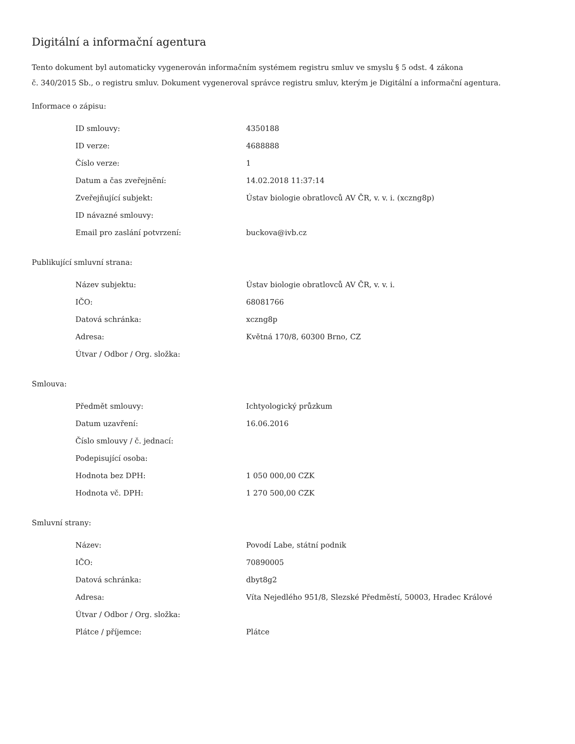Digitální a informační agentura
Tento dokument byl automaticky vygenerován informačním systémem registru smluv ve smyslu § 5 odst. 4 zákona
č. 340/2015 Sb., o registru smluv. Dokument vygeneroval správce registru smluv, kterým je Digitální a informační agentura.
Informace o zápisu:
| ID smlouvy: | 4350188 |
| ID verze: | 4688888 |
| Číslo verze: | 1 |
| Datum a čas zveřejnění: | 14.02.2018 11:37:14 |
| Zveřejňující subjekt: | Ústav biologie obratlovců AV ČR, v. v. i. (xczng8p) |
| ID návazné smlouvy: | |
| Email pro zaslání potvrzení: | buckova@ivb.cz |
Publikující smluvní strana:
| Název subjektu: | Ústav biologie obratlovců AV ČR, v. v. i. |
| IČO: | 68081766 |
| Datová schránka: | xczng8p |
| Adresa: | Květná 170/8, 60300 Brno, CZ |
| Útvar / Odbor / Org. složka: | |
Smlouva:
| Předmět smlouvy: | Ichtyologický průzkum |
| Datum uzavření: | 16.06.2016 |
| Číslo smlouvy / č. jednací: | |
| Podepisující osoba: | |
| Hodnota bez DPH: | 1 050 000,00 CZK |
| Hodnota vč. DPH: | 1 270 500,00 CZK |
Smluvní strany:
| Název: | Povodí Labe, státní podnik |
| IČO: | 70890005 |
| Datová schránka: | dbyt8g2 |
| Adresa: | Víta Nejedlého 951/8, Slezské Předměstí, 50003, Hradec Králové |
| Útvar / Odbor / Org. složka: | |
| Plátce / příjemce: | Plátce |